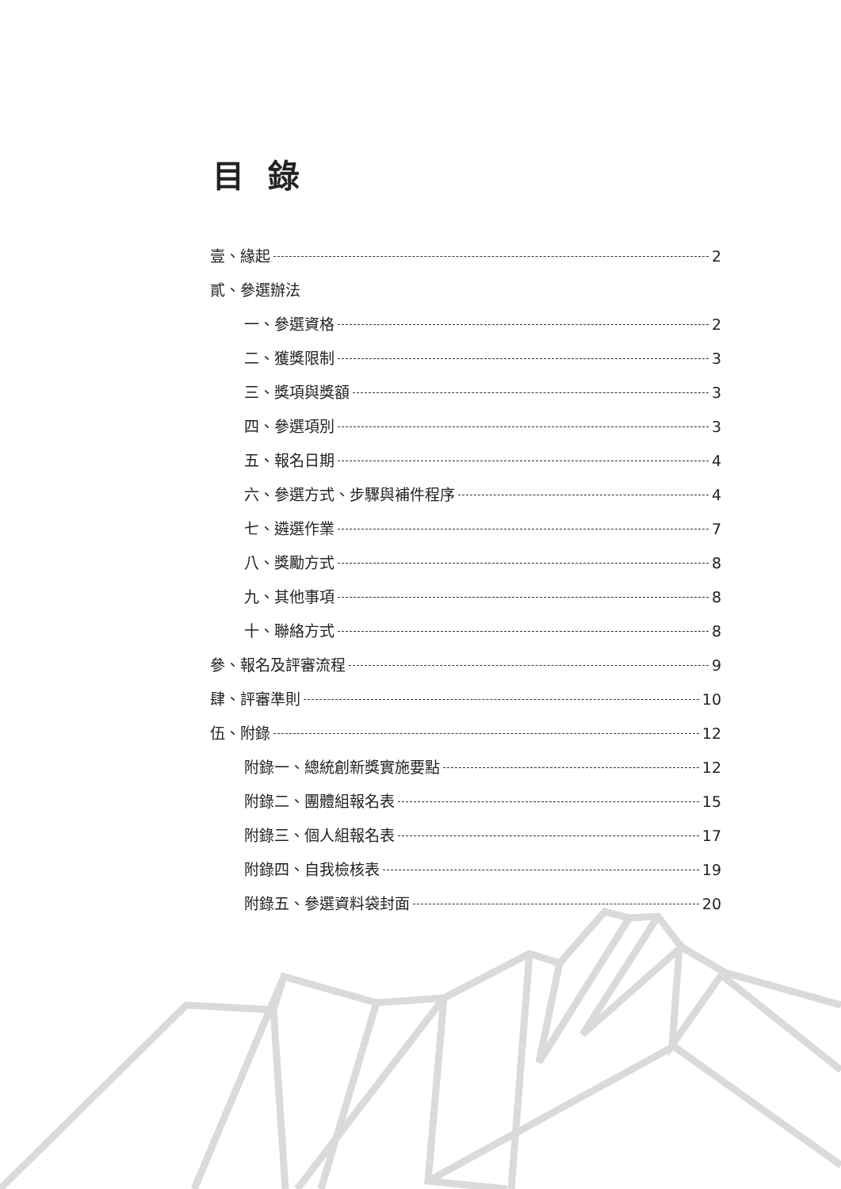目錄
壹、緣起 2
貳、參選辦法
一、參選資格 2
二、獲獎限制 3
三、獎項與獎額 3
四、參選項別 3
五、報名日期 4
六、參選方式、步驟與補件程序 4
七、遴選作業 7
八、獎勵方式 8
九、其他事項 8
十、聯絡方式 8
參、報名及評審流程 9
肆、評審準則 10
伍、附錄 12
附錄一、總統創新獎實施要點 12
附錄二、團體組報名表 15
附錄三、個人組報名表 17
附錄四、自我檢核表 19
附錄五、參選資料袋封面 20